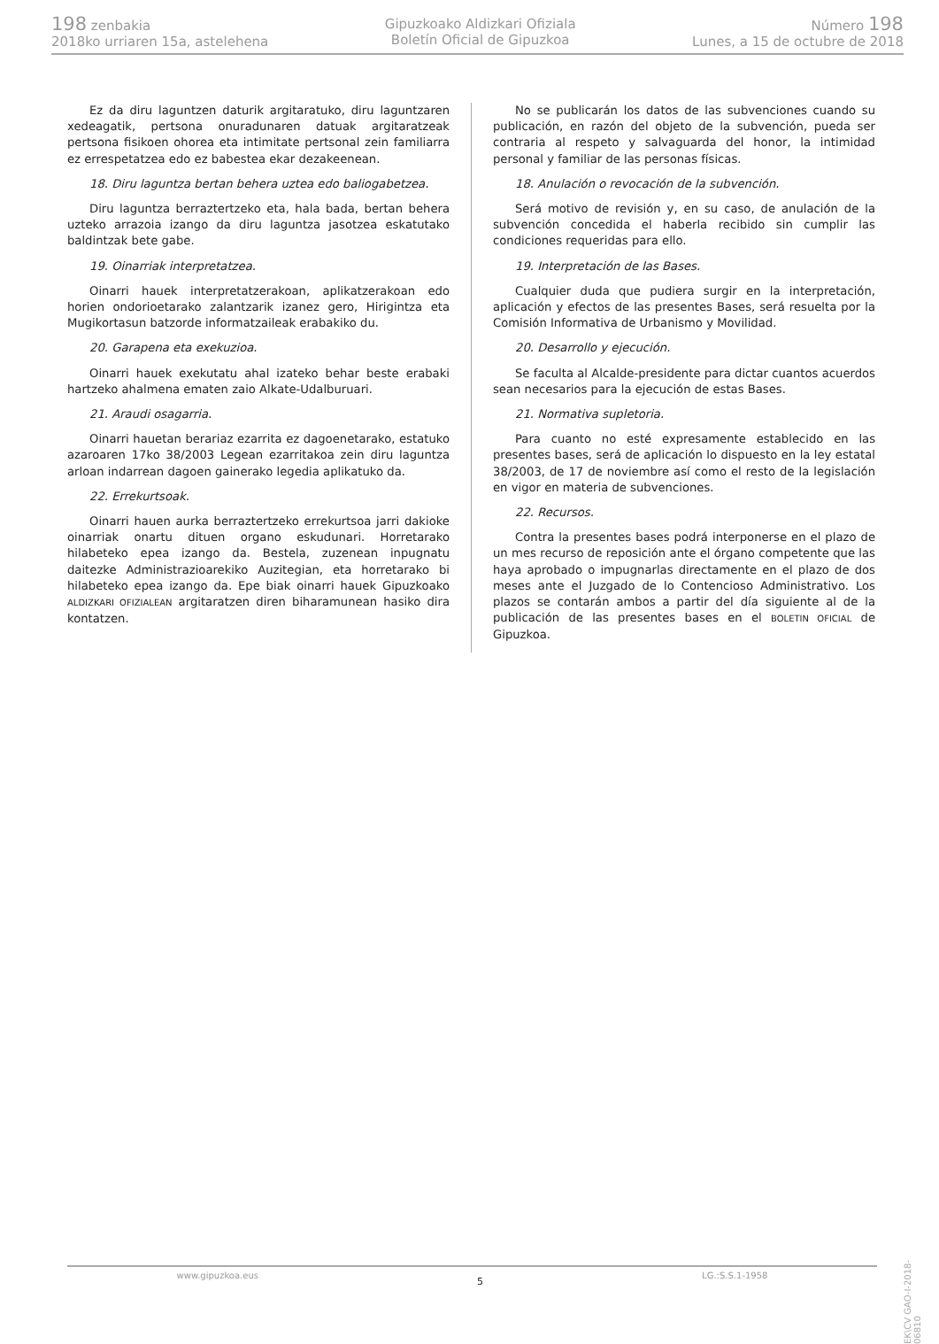198 zenbakia
2018ko urriaren 15a, astelehena
Gipuzkoako Aldizkari Ofiziala
Boletín Oficial de Gipuzkoa
Número 198
Lunes, a 15 de octubre de 2018
Ez da diru laguntzen daturik argitaratuko, diru laguntzaren xedeagatik, pertsona onuradunaren datuak argitaratzeak pertsona fisikoen ohorea eta intimitate pertsonal zein familiarra ez errespetatzea edo ez babestea ekar dezakeenean.
18. Diru laguntza bertan behera uztea edo baliogabetzea.
Diru laguntza berraztertzeko eta, hala bada, bertan behera uzteko arrazoia izango da diru laguntza jasotzea eskatutako baldintzak bete gabe.
19. Oinarriak interpretatzea.
Oinarri hauek interpretatzerakoan, aplikatzerakoan edo horien ondorioetarako zalantzarik izanez gero, Hirigintza eta Mugikortasun batzorde informatzaileak erabakiko du.
20. Garapena eta exekuzioa.
Oinarri hauek exekutatu ahal izateko behar beste erabaki hartzeko ahalmena ematen zaio Alkate-Udalburuari.
21. Araudi osagarria.
Oinarri hauetan berariaz ezarrita ez dagoenetarako, estatuko azaroaren 17ko 38/2003 Legean ezarritakoa zein diru laguntza arloan indarrean dagoen gainerako legedia aplikatuko da.
22. Errekurtsoak.
Oinarri hauen aurka berraztertzeko errekurtsoa jarri dakioke oinarriak onartu dituen organo eskudunari. Horretarako hilabeteko epea izango da. Bestela, zuzenean inpugnatu daitezke Administrazioarekiko Auzitegian, eta horretarako bi hilabeteko epea izango da. Epe biak oinarri hauek Gipuzkoako ALDIZKARI OFIZIALEAN argitaratzen diren biharamunean hasiko dira kontatzen.
No se publicarán los datos de las subvenciones cuando su publicación, en razón del objeto de la subvención, pueda ser contraria al respeto y salvaguarda del honor, la intimidad personal y familiar de las personas físicas.
18. Anulación o revocación de la subvención.
Será motivo de revisión y, en su caso, de anulación de la subvención concedida el haberla recibido sin cumplir las condiciones requeridas para ello.
19. Interpretación de las Bases.
Cualquier duda que pudiera surgir en la interpretación, aplicación y efectos de las presentes Bases, será resuelta por la Comisión Informativa de Urbanismo y Movilidad.
20. Desarrollo y ejecución.
Se faculta al Alcalde-presidente para dictar cuantos acuerdos sean necesarios para la ejecución de estas Bases.
21. Normativa supletoria.
Para cuanto no esté expresamente establecido en las presentes bases, será de aplicación lo dispuesto en la ley estatal 38/2003, de 17 de noviembre así como el resto de la legislación en vigor en materia de subvenciones.
22. Recursos.
Contra la presentes bases podrá interponerse en el plazo de un mes recurso de reposición ante el órgano competente que las haya aprobado o impugnarlas directamente en el plazo de dos meses ante el Juzgado de lo Contencioso Administrativo. Los plazos se contarán ambos a partir del día siguiente al de la publicación de las presentes bases en el BOLETIN OFICIAL de Gipuzkoa.
www.gipuzkoa.eus 5 LG.:S.S.1-1958
EK\CV GAO-I-2018-06810